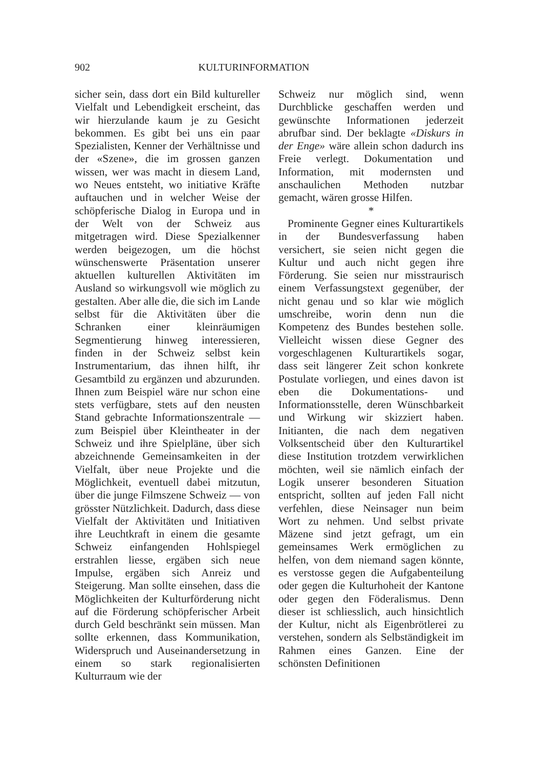902 KULTURINFORMATION
sicher sein, dass dort ein Bild kultureller Vielfalt und Lebendigkeit erscheint, das wir hierzulande kaum je zu Gesicht bekommen. Es gibt bei uns ein paar Spezialisten, Kenner der Verhältnisse und der «Szene», die im grossen ganzen wissen, wer was macht in diesem Land, wo Neues entsteht, wo initiative Kräfte auftauchen und in welcher Weise der schöpferische Dialog in Europa und in der Welt von der Schweiz aus mitgetragen wird. Diese Spezialkenner werden beigezogen, um die höchst wünschenswerte Präsentation unserer aktuellen kulturellen Aktivitäten im Ausland so wirkungsvoll wie möglich zu gestalten. Aber alle die, die sich im Lande selbst für die Aktivitäten über die Schranken einer kleinräumigen Segmentierung hinweg interessieren, finden in der Schweiz selbst kein Instrumentarium, das ihnen hilft, ihr Gesamtbild zu ergänzen und abzurunden. Ihnen zum Beispiel wäre nur schon eine stets verfügbare, stets auf den neusten Stand gebrachte Informationszentrale — zum Beispiel über Kleintheater in der Schweiz und ihre Spielpläne, über sich abzeichnende Gemeinsamkeiten in der Vielfalt, über neue Projekte und die Möglichkeit, eventuell dabei mitzutun, über die junge Filmszene Schweiz — von grösster Nützlichkeit. Dadurch, dass diese Vielfalt der Aktivitäten und Initiativen ihre Leuchtkraft in einem die gesamte Schweiz einfangenden Hohlspiegel erstrahlen liesse, ergäben sich neue Impulse, ergäben sich Anreiz und Steigerung. Man sollte einsehen, dass die Möglichkeiten der Kulturförderung nicht auf die Förderung schöpferischer Arbeit durch Geld beschränkt sein müssen. Man sollte erkennen, dass Kommunikation, Widerspruch und Auseinandersetzung in einem so stark regionalisierten Kulturraum wie der
Schweiz nur möglich sind, wenn Durchblicke geschaffen werden und gewünschte Informationen jederzeit abrufbar sind. Der beklagte «Diskurs in der Enge» wäre allein schon dadurch ins Freie verlegt. Dokumentation und Information, mit modernsten und anschaulichen Methoden nutzbar gemacht, wären grosse Hilfen.
*
Prominente Gegner eines Kulturartikels in der Bundesverfassung haben versichert, sie seien nicht gegen die Kultur und auch nicht gegen ihre Förderung. Sie seien nur misstraurisch einem Verfassungstext gegenüber, der nicht genau und so klar wie möglich umschreibe, worin denn nun die Kompetenz des Bundes bestehen solle. Vielleicht wissen diese Gegner des vorgeschlagenen Kulturartikels sogar, dass seit längerer Zeit schon konkrete Postulate vorliegen, und eines davon ist eben die Dokumentations- und Informationsstelle, deren Wünschbarkeit und Wirkung wir skizziert haben. Initianten, die nach dem negativen Volksentscheid über den Kulturartikel diese Institution trotzdem verwirklichen möchten, weil sie nämlich einfach der Logik unserer besonderen Situation entspricht, sollten auf jeden Fall nicht verfehlen, diese Neinsager nun beim Wort zu nehmen. Und selbst private Mäzene sind jetzt gefragt, um ein gemeinsames Werk ermöglichen zu helfen, von dem niemand sagen könnte, es verstosse gegen die Aufgabenteilung oder gegen die Kulturhoheit der Kantone oder gegen den Föderalismus. Denn dieser ist schliesslich, auch hinsichtlich der Kultur, nicht als Eigenbrötlerei zu verstehen, sondern als Selbständigkeit im Rahmen eines Ganzen. Eine der schönsten Definitionen